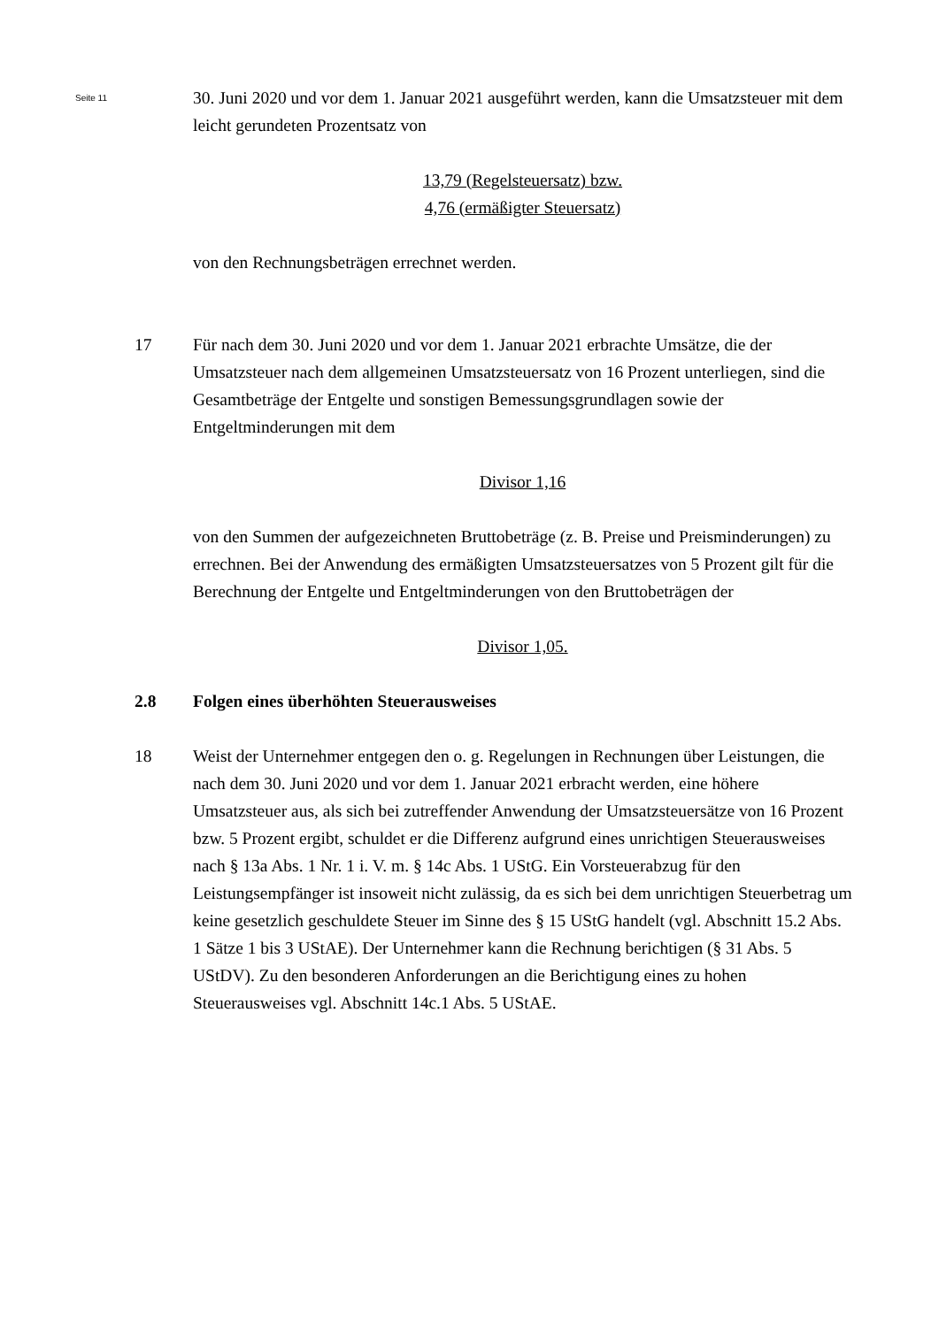Seite 11
30. Juni 2020 und vor dem 1. Januar 2021 ausgeführt werden, kann die Umsatzsteuer mit dem leicht gerundeten Prozentsatz von
13,79 (Regelsteuersatz) bzw.
4,76 (ermäßigter Steuersatz)
von den Rechnungsbeträgen errechnet werden.
17 Für nach dem 30. Juni 2020 und vor dem 1. Januar 2021 erbrachte Umsätze, die der Umsatzsteuer nach dem allgemeinen Umsatzsteuersatz von 16 Prozent unterliegen, sind die Gesamtbeträge der Entgelte und sonstigen Bemessungsgrundlagen sowie der Entgeltminderungen mit dem
Divisor 1,16
von den Summen der aufgezeichneten Bruttobeträge (z. B. Preise und Preisminderungen) zu errechnen. Bei der Anwendung des ermäßigten Umsatzsteuersatzes von 5 Prozent gilt für die Berechnung der Entgelte und Entgeltminderungen von den Bruttobeträgen der
Divisor 1,05.
2.8 Folgen eines überhöhten Steuerausweises
18 Weist der Unternehmer entgegen den o. g. Regelungen in Rechnungen über Leistungen, die nach dem 30. Juni 2020 und vor dem 1. Januar 2021 erbracht werden, eine höhere Umsatzsteuer aus, als sich bei zutreffender Anwendung der Umsatzsteuersätze von 16 Prozent bzw. 5 Prozent ergibt, schuldet er die Differenz aufgrund eines unrichtigen Steuerausweises nach § 13a Abs. 1 Nr. 1 i. V. m. § 14c Abs. 1 UStG. Ein Vorsteuerabzug für den Leistungsempfänger ist insoweit nicht zulässig, da es sich bei dem unrichtigen Steuerbetrag um keine gesetzlich geschuldete Steuer im Sinne des § 15 UStG handelt (vgl. Abschnitt 15.2 Abs. 1 Sätze 1 bis 3 UStAE). Der Unternehmer kann die Rechnung berichtigen (§ 31 Abs. 5 UStDV). Zu den besonderen Anforderungen an die Berichtigung eines zu hohen Steuerausweises vgl. Abschnitt 14c.1 Abs. 5 UStAE.